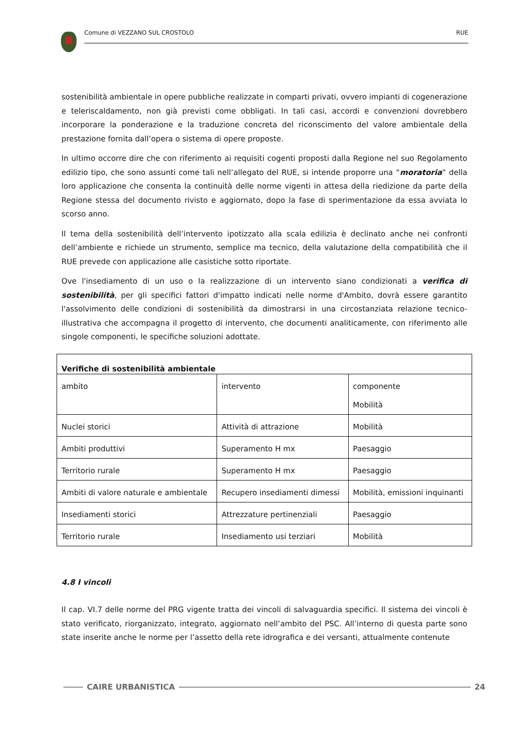Comune di VEZZANO SUL CROSTOLO RUE
sostenibilità ambientale in opere pubbliche realizzate in comparti privati, ovvero impianti di cogenerazione e teleriscaldamento, non già previsti come obbligati. In tali casi, accordi e convenzioni dovrebbero incorporare la ponderazione e la traduzione concreta del riconscimento del valore ambientale della prestazione fornita dall’opera o sistema di opere proposte.
In ultimo occorre dire che con riferimento ai requisiti cogenti proposti dalla Regione nel suo Regolamento edilizio tipo, che sono assunti come tali nell’allegato del RUE, si intende proporre una “moratoria” della loro applicazione che consenta la continuità delle norme vigenti in attesa della riedizione da parte della Regione stessa del documento rivisto e aggiornato, dopo la fase di sperimentazione da essa avviata lo scorso anno.
Il tema della sostenibilità dell’intervento ipotizzato alla scala edilizia è declinato anche nei confronti dell’ambiente e richiede un strumento, semplice ma tecnico, della valutazione della compatibilità che il RUE prevede con applicazione alle casistiche sotto riportate.
Ove l'insediamento di un uso o la realizzazione di un intervento siano condizionati a verifica di sostenibilità, per gli specifici fattori d'impatto indicati nelle norme d'Ambito, dovrà essere garantito l'assolvimento delle condizioni di sostenibilità da dimostrarsi in una circostanziata relazione tecnico-illustrativa che accompagna il progetto di intervento, che documenti analiticamente, con riferimento alle singole componenti, le specifiche soluzioni adottate.
| Verifiche di sostenibilità ambientale | | |
| --- | --- | --- |
| ambito | intervento | componente Mobilità |
| Nuclei storici | Attività di attrazione | Mobilità |
| Ambiti produttivi | Superamento H mx | Paesaggio |
| Territorio rurale | Superamento H mx | Paesaggio |
| Ambiti di valore naturale e ambientale | Recupero insediamenti dimessi | Mobilità, emissioni inquinanti |
| Insediamenti storici | Attrezzature pertinenziali | Paesaggio |
| Territorio rurale | Insediamento usi terziari | Mobilità |
4.8 I vincoli
Il cap. VI.7 delle norme del PRG vigente tratta dei vincoli di salvaguardia specifici. Il sistema dei vincoli è stato verificato, riorganizzato, integrato, aggiornato nell’ambito del PSC. All’interno di questa parte sono state inserite anche le norme per l’assetto della rete idrografica e dei versanti, attualmente contenute
CAIRE URBANISTICA 24